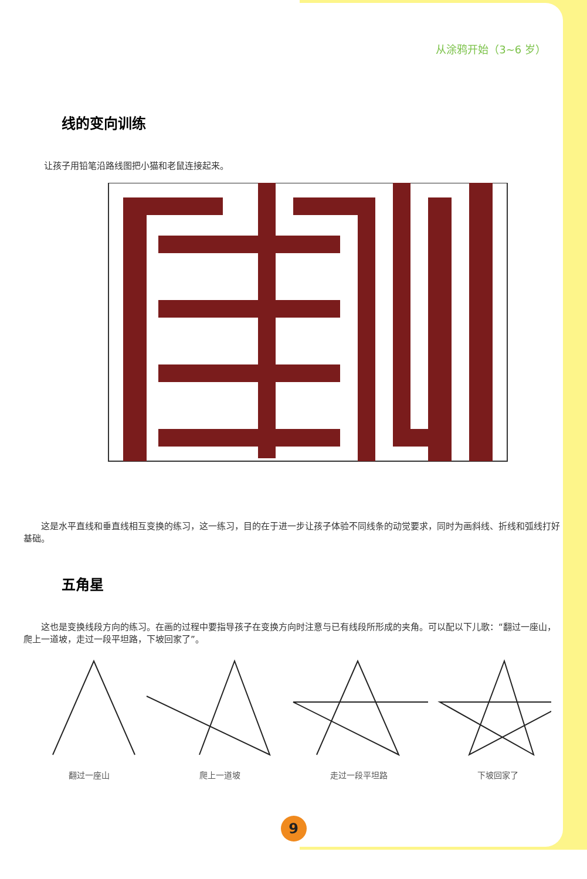从涂鸦开始（3~6 岁）
线的变向训练
让孩子用铅笔沿路线图把小猫和老鼠连接起来。
　　这是水平直线和垂直线相互变换的练习，这一练习，目的在于进一步让孩子体验不同线条的动觉要求，同时为画斜线、折线和弧线打好基础。
五角星
　　这也是变换线段方向的练习。在画的过程中要指导孩子在变换方向时注意与已有线段所形成的夹角。可以配以下儿歌：“翻过一座山，爬上一道坡，走过一段平坦路，下坡回家了”。
翻过一座山 爬上一道坡 走过一段平坦路 下坡回家了
9